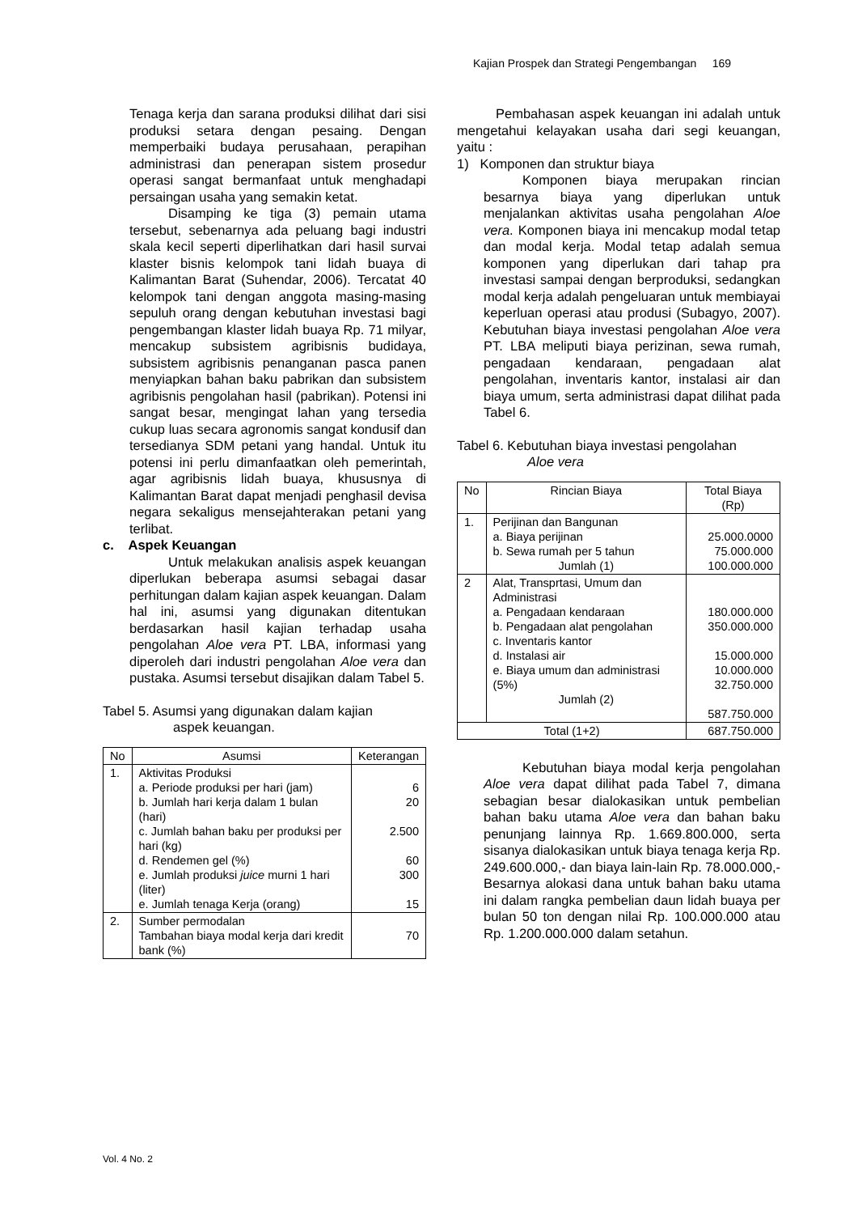Kajian Prospek dan Strategi Pengembangan 169
Tenaga kerja dan sarana produksi dilihat dari sisi produksi setara dengan pesaing. Dengan memperbaiki budaya perusahaan, perapihan administrasi dan penerapan sistem prosedur operasi sangat bermanfaat untuk menghadapi persaingan usaha yang semakin ketat.
Disamping ke tiga (3) pemain utama tersebut, sebenarnya ada peluang bagi industri skala kecil seperti diperlihatkan dari hasil survai klaster bisnis kelompok tani lidah buaya di Kalimantan Barat (Suhendar, 2006). Tercatat 40 kelompok tani dengan anggota masing-masing sepuluh orang dengan kebutuhan investasi bagi pengembangan klaster lidah buaya Rp. 71 milyar, mencakup subsistem agribisnis budidaya, subsistem agribisnis penanganan pasca panen menyiapkan bahan baku pabrikan dan subsistem agribisnis pengolahan hasil (pabrikan). Potensi ini sangat besar, mengingat lahan yang tersedia cukup luas secara agronomis sangat kondusif dan tersedianya SDM petani yang handal. Untuk itu potensi ini perlu dimanfaatkan oleh pemerintah, agar agribisnis lidah buaya, khususnya di Kalimantan Barat dapat menjadi penghasil devisa negara sekaligus mensejahterakan petani yang terlibat.
c. Aspek Keuangan
Untuk melakukan analisis aspek keuangan diperlukan beberapa asumsi sebagai dasar perhitungan dalam kajian aspek keuangan. Dalam hal ini, asumsi yang digunakan ditentukan berdasarkan hasil kajian terhadap usaha pengolahan Aloe vera PT. LBA, informasi yang diperoleh dari industri pengolahan Aloe vera dan pustaka. Asumsi tersebut disajikan dalam Tabel 5.
Tabel 5. Asumsi yang digunakan dalam kajian
aspek keuangan.
| No | Asumsi | Keterangan |
| --- | --- | --- |
| 1. | Aktivitas Produksi a. Periode produksi per hari (jam) b. Jumlah hari kerja dalam 1 bulan (hari) c. Jumlah bahan baku per produksi per hari (kg) d. Rendemen gel (%) e. Jumlah produksi juice murni 1 hari (liter) e. Jumlah tenaga Kerja (orang) | 6 20 2.500 60 300 15 |
| 2. | Sumber permodalan Tambahan biaya modal kerja dari kredit bank (%) | 70 |
Pembahasan aspek keuangan ini adalah untuk mengetahui kelayakan usaha dari segi keuangan, yaitu :
1) Komponen dan struktur biaya
Komponen biaya merupakan rincian besarnya biaya yang diperlukan untuk menjalankan aktivitas usaha pengolahan Aloe vera. Komponen biaya ini mencakup modal tetap dan modal kerja. Modal tetap adalah semua komponen yang diperlukan dari tahap pra investasi sampai dengan berproduksi, sedangkan modal kerja adalah pengeluaran untuk membiayai keperluan operasi atau produsi (Subagyo, 2007). Kebutuhan biaya investasi pengolahan Aloe vera PT. LBA meliputi biaya perizinan, sewa rumah, pengadaan kendaraan, pengadaan alat pengolahan, inventaris kantor, instalasi air dan biaya umum, serta administrasi dapat dilihat pada Tabel 6.
Tabel 6. Kebutuhan biaya investasi pengolahan
Aloe vera
| No | Rincian Biaya | Total Biaya (Rp) |
| --- | --- | --- |
| 1. | Perijinan dan Bangunan a. Biaya perijinan b. Sewa rumah per 5 tahun Jumlah (1) | 25.000.0000 75.000.000 100.000.000 |
| 2 | Alat, Transprtasi, Umum dan Administrasi a. Pengadaan kendaraan b. Pengadaan alat pengolahan c. Inventaris kantor d. Instalasi air e. Biaya umum dan administrasi (5%) Jumlah (2) | 180.000.000 350.000.000 15.000.000 10.000.000 32.750.000 587.750.000 |
| Total (1+2) | | 687.750.000 |
Kebutuhan biaya modal kerja pengolahan Aloe vera dapat dilihat pada Tabel 7, dimana sebagian besar dialokasikan untuk pembelian bahan baku utama Aloe vera dan bahan baku penunjang lainnya Rp. 1.669.800.000, serta sisanya dialokasikan untuk biaya tenaga kerja Rp. 249.600.000,- dan biaya lain-lain Rp. 78.000.000,- Besarnya alokasi dana untuk bahan baku utama ini dalam rangka pembelian daun lidah buaya per bulan 50 ton dengan nilai Rp. 100.000.000 atau Rp. 1.200.000.000 dalam setahun.
Vol. 4 No. 2